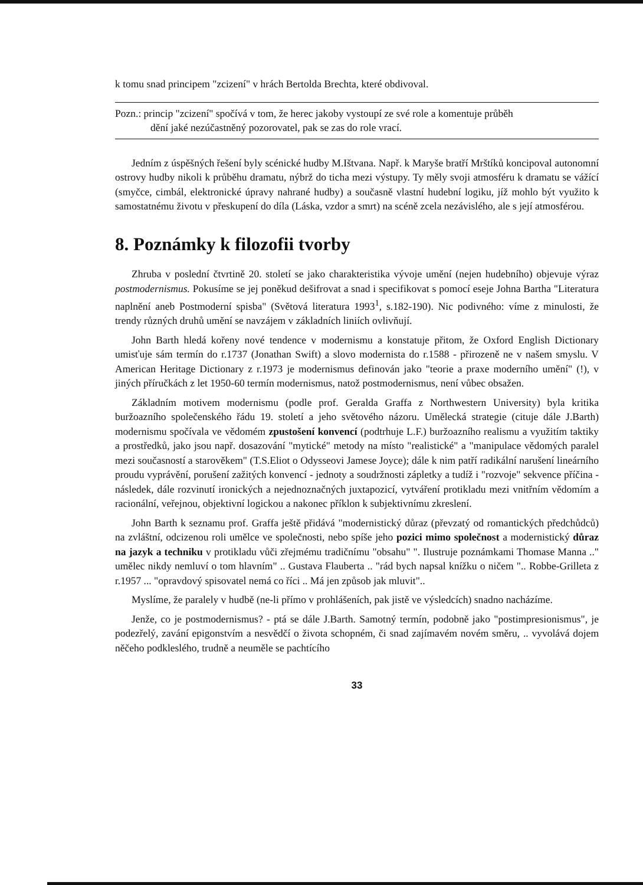k tomu snad principem "zcizení" v hrách Bertolda Brechta, které obdivoval.
Pozn.: princip "zcizení" spočívá v tom, že herec jakoby vystoupí ze své role a komentuje průběh
dění jaké nezúčastněný pozorovatel, pak se zas do role vrací.
Jedním z úspěšných řešení byly scénické hudby M.Ištvana. Např. k Maryše bratří Mrštíků koncipoval autonomní ostrovy hudby nikoli k průběhu dramatu, nýbrž do ticha mezi výstupy. Ty měly svoji atmosféru k dramatu se vážící (smyčce, cimbál, elektronické úpravy nahrané hudby) a současně vlastní hudební logiku, jíž mohlo být využito k samostatnému životu v přeskupení do díla (Láska, vzdor a smrt) na scéně zcela nezávislého, ale s její atmosférou.
8. Poznámky k filozofii tvorby
Zhruba v poslední čtvrtině 20. století se jako charakteristika vývoje umění (nejen hudebního) objevuje výraz postmodernismus. Pokusíme se jej poněkud dešifrovat a snad i specifikovat s pomocí eseje Johna Bartha "Literatura naplnění aneb Postmoderní spisba" (Světová literatura 1993<sup>1</sup>, s.182-190). Nic podivného: víme z minulosti, že trendy různých druhů umění se navzájem v základních liniích ovlivňují.
John Barth hledá kořeny nové tendence v modernismu a konstatuje přitom, že Oxford English Dictionary umisťuje sám termín do r.1737 (Jonathan Swift) a slovo modernista do r.1588 - přirozeně ne v našem smyslu. V American Heritage Dictionary z r.1973 je modernismus definován jako "teorie a praxe moderního umění" (!), v jiných příručkách z let 1950-60 termín modernismus, natož postmodernismus, není vůbec obsažen.
Základním motivem modernismu (podle prof. Geralda Graffa z Northwestern University) byla kritika buržoazního společenského řádu 19. století a jeho světového názoru. Umělecká strategie (cituje dále J.Barth) modernismu spočívala ve vědomém zpustošení konvencí (podtrhuje L.F.) buržoazního realismu a využitím taktiky a prostředků, jako jsou např. dosazování "mytické" metody na místo "realistické" a "manipulace vědomých paralel mezi současností a starověkem" (T.S.Eliot o Odysseovi Jamese Joyce); dále k nim patří radikální narušení lineárního proudu vyprávění, porušení zažitých konvencí - jednoty a soudržnosti zápletky a tudíž i "rozvoje" sekvence příčina - následek, dále rozvinutí ironických a nejednoznačných juxtapozicí, vytváření protikladu mezi vnitřním vědomím a racionální, veřejnou, objektivní logickou a nakonec příklon k subjektivnímu zkreslení.
John Barth k seznamu prof. Graffa ještě přidává "modernistický důraz (převzatý od romantických předchůdců) na zvláštní, odcizenou roli umělce ve společnosti, nebo spíše jeho pozici mimo společnost a modernistický důraz na jazyk a techniku v protikladu vůči zřejmému tradičnímu "obsahu" ". Ilustruje poznámkami Thomase Manna .." umělec nikdy nemluví o tom hlavním" .. Gustava Flauberta .. "rád bych napsal knížku o ničem ".. Robbe-Grilleta z r.1957 ... "opravdový spisovatel nemá co říci .. Má jen způsob jak mluvit"..
Myslíme, že paralely v hudbě (ne-li přímo v prohlášeních, pak jistě ve výsledcích) snadno nacházíme.
Jenže, co je postmodernismus? - ptá se dále J.Barth. Samotný termín, podobně jako "postimpresionismus", je podezřelý, zavání epigonstvím a nesvědčí o života schopném, či snad zajímavém novém směru, .. vyvolává dojem něčeho podkleslého, trudně a neuměle se pachtícího
33